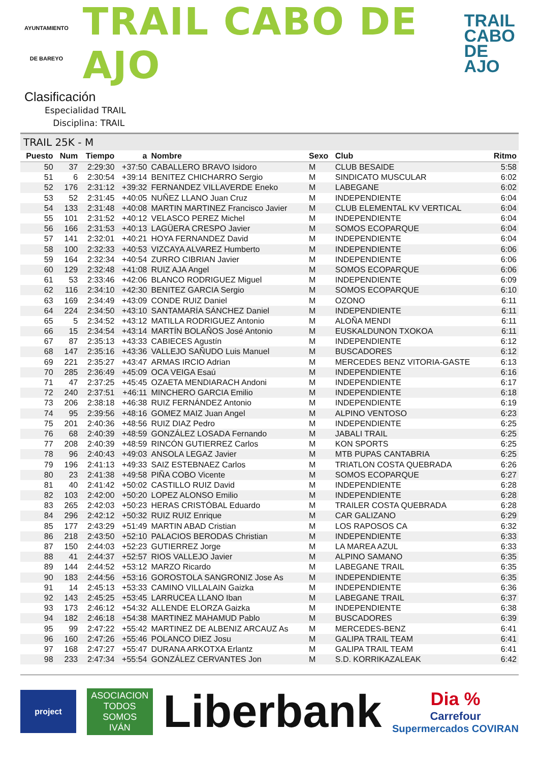AYUNTAMIENTO
DE BAREYO
TRAIL CABO DE AJO
TRAIL
CABO
DE AJO
Clasificación
Especialidad TRAIL
Disciplina: TRAIL
TRAIL 25K - M
| Puesto | Num | Tiempo | a | Nombre | Sexo | Club | Ritmo |
| --- | --- | --- | --- | --- | --- | --- | --- |
| 50 | 37 | 2:29:30 | +37:50 | CABALLERO BRAVO Isidoro | M | CLUB BESAIDE | 5:58 |
| 51 | 6 | 2:30:54 | +39:14 | BENITEZ CHICHARRO Sergio | M | SINDICATO MUSCULAR | 6:02 |
| 52 | 176 | 2:31:12 | +39:32 | FERNANDEZ VILLAVERDE Eneko | M | LABEGANE | 6:02 |
| 53 | 52 | 2:31:45 | +40:05 | NUÑEZ LLANO Juan Cruz | M | INDEPENDIENTE | 6:04 |
| 54 | 133 | 2:31:48 | +40:08 | MARTIN MARTINEZ Francisco Javier | M | CLUB ELEMENTAL KV VERTICAL | 6:04 |
| 55 | 101 | 2:31:52 | +40:12 | VELASCO PEREZ Michel | M | INDEPENDIENTE | 6:04 |
| 56 | 166 | 2:31:53 | +40:13 | LAGÜERA CRESPO Javier | M | SOMOS ECOPARQUE | 6:04 |
| 57 | 141 | 2:32:01 | +40:21 | HOYA FERNANDEZ David | M | INDEPENDIENTE | 6:04 |
| 58 | 100 | 2:32:33 | +40:53 | VIZCAYA ALVAREZ Humberto | M | INDEPENDIENTE | 6:06 |
| 59 | 164 | 2:32:34 | +40:54 | ZURRO CIBRIAN Javier | M | INDEPENDIENTE | 6:06 |
| 60 | 129 | 2:32:48 | +41:08 | RUIZ AJA Angel | M | SOMOS ECOPARQUE | 6:06 |
| 61 | 53 | 2:33:46 | +42:06 | BLANCO RODRIGUEZ Miguel | M | INDEPENDIENTE | 6:09 |
| 62 | 116 | 2:34:10 | +42:30 | BENITEZ GARCIA Sergio | M | SOMOS ECOPARQUE | 6:10 |
| 63 | 169 | 2:34:49 | +43:09 | CONDE RUIZ Daniel | M | OZONO | 6:11 |
| 64 | 224 | 2:34:50 | +43:10 | SANTAMARÍA SÁNCHEZ Daniel | M | INDEPENDIENTE | 6:11 |
| 65 | 5 | 2:34:52 | +43:12 | MATILLA RODRIGUEZ Antonio | M | ALOÑA MENDI | 6:11 |
| 66 | 15 | 2:34:54 | +43:14 | MARTÍN BOLAÑOS José Antonio | M | EUSKALDUNON TXOKOA | 6:11 |
| 67 | 87 | 2:35:13 | +43:33 | CABIECES Agustín | M | INDEPENDIENTE | 6:12 |
| 68 | 147 | 2:35:16 | +43:36 | VALLEJO SAÑUDO Luis Manuel | M | BUSCADORES | 6:12 |
| 69 | 221 | 2:35:27 | +43:47 | ARMAS IRCIO Adrian | M | MERCEDES BENZ VITORIA-GASTE | 6:13 |
| 70 | 285 | 2:36:49 | +45:09 | OCA VEIGA Esaú | M | INDEPENDIENTE | 6:16 |
| 71 | 47 | 2:37:25 | +45:45 | OZAETA MENDIARACH Andoni | M | INDEPENDIENTE | 6:17 |
| 72 | 240 | 2:37:51 | +46:11 | MINCHERO GARCIA Emilio | M | INDEPENDIENTE | 6:18 |
| 73 | 206 | 2:38:18 | +46:38 | RUIZ FERNÁNDEZ Antonio | M | INDEPENDIENTE | 6:19 |
| 74 | 95 | 2:39:56 | +48:16 | GOMEZ MAIZ Juan Angel | M | ALPINO VENTOSO | 6:23 |
| 75 | 201 | 2:40:36 | +48:56 | RUIZ DIAZ Pedro | M | INDEPENDIENTE | 6:25 |
| 76 | 68 | 2:40:39 | +48:59 | GONZÁLEZ LOSADA Fernando | M | JABALI TRAIL | 6:25 |
| 77 | 208 | 2:40:39 | +48:59 | RINCÓN GUTIERREZ Carlos | M | KON SPORTS | 6:25 |
| 78 | 96 | 2:40:43 | +49:03 | ANSOLA LEGAZ Javier | M | MTB PUPAS CANTABRIA | 6:25 |
| 79 | 196 | 2:41:13 | +49:33 | SAIZ ESTEBNAEZ Carlos | M | TRIATLON COSTA QUEBRADA | 6:26 |
| 80 | 23 | 2:41:38 | +49:58 | PIÑA COBO Vicente | M | SOMOS ECOPARQUE | 6:27 |
| 81 | 40 | 2:41:42 | +50:02 | CASTILLO RUIZ David | M | INDEPENDIENTE | 6:28 |
| 82 | 103 | 2:42:00 | +50:20 | LOPEZ ALONSO Emilio | M | INDEPENDIENTE | 6:28 |
| 83 | 265 | 2:42:03 | +50:23 | HERAS CRISTÓBAL Eduardo | M | TRAILER COSTA QUEBRADA | 6:28 |
| 84 | 296 | 2:42:12 | +50:32 | RUIZ RUIZ Enrique | M | CAR GALIZANO | 6:29 |
| 85 | 177 | 2:43:29 | +51:49 | MARTIN ABAD Cristian | M | LOS RAPOSOS CA | 6:32 |
| 86 | 218 | 2:43:50 | +52:10 | PALACIOS BERODAS Christian | M | INDEPENDIENTE | 6:33 |
| 87 | 150 | 2:44:03 | +52:23 | GUTIERREZ Jorge | M | LA MAREA AZUL | 6:33 |
| 88 | 41 | 2:44:37 | +52:57 | RIOS VALLEJO Javier | M | ALPINO SAMANO | 6:35 |
| 89 | 144 | 2:44:52 | +53:12 | MARZO Ricardo | M | LABEGANE TRAIL | 6:35 |
| 90 | 183 | 2:44:56 | +53:16 | GOROSTOLA SANGRONIZ Jose As | M | INDEPENDIENTE | 6:35 |
| 91 | 14 | 2:45:13 | +53:33 | CAMINO VILLALAIN Gaizka | M | INDEPENDIENTE | 6:36 |
| 92 | 143 | 2:45:25 | +53:45 | LARRUCEA LLANO Iban | M | LABEGANE TRAIL | 6:37 |
| 93 | 173 | 2:46:12 | +54:32 | ALLENDE ELORZA Gaizka | M | INDEPENDIENTE | 6:38 |
| 94 | 182 | 2:46:18 | +54:38 | MARTINEZ MAHAMUD Pablo | M | BUSCADORES | 6:39 |
| 95 | 99 | 2:47:22 | +55:42 | MARTINEZ DE ALBENIZ ARCAUZ As | M | MERCEDES-BENZ | 6:41 |
| 96 | 160 | 2:47:26 | +55:46 | POLANCO DIEZ Josu | M | GALIPA TRAIL TEAM | 6:41 |
| 97 | 168 | 2:47:27 | +55:47 | DURANA ARKOTXA Erlantz | M | GALIPA TRAIL TEAM | 6:41 |
| 98 | 233 | 2:47:34 | +55:54 | GONZÁLEZ CERVANTES Jon | M | S.D. KORRIKAZALEAK | 6:42 |
project
ASOCIACION
TODOS
SOMOS
IVÁN
Liberbank
Dia %
Carrefour
Supermercados COVIRAN